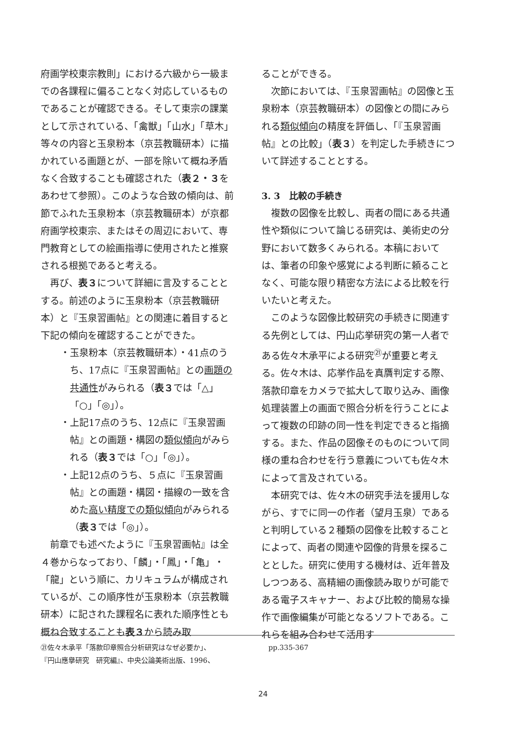府画学校東宗教則」における六級から一級までの各課程に偏ることなく対応しているものであることが確認できる。そして東宗の課業として示されている、「禽獣」「山水」「草木」等々の内容と玉泉粉本（京芸教職研本）に描かれている画題とが、一部を除いて概ね矛盾なく合致することも確認された（表２・３をあわせて参照）。このような合致の傾向は、前節でふれた玉泉粉本（京芸教職研本）が京都府画学校東宗、またはその周辺において、専門教育としての絵画指導に使用されたと推察される根拠であると考える。
再び、表３について詳細に言及することとする。前述のように玉泉粉本（京芸教職研本）と『玉泉習画帖』との関連に着目すると下記の傾向を確認することができた。
・玉泉粉本（京芸教職研本）・41点のうち、17点に『玉泉習画帖』との画題の共通性がみられる（表３では「△」「○」「◎」）。
・上記17点のうち、12点に『玉泉習画帖』との画題・構図の類似傾向がみられる（表３では「○」「◎」）。
・上記12点のうち、５点に『玉泉習画帖』との画題・構図・描線の一致を含めた高い精度での類似傾向がみられる（表３では「◎」）。
前章でも述べたように『玉泉習画帖』は全４巻からなっており、「麟」・「鳳」・「亀」・「龍」という順に、カリキュラムが構成されているが、この順序性が玉泉粉本（京芸教職研本）に記された課程名に表れた順序性とも概ね合致することも表３から読み取
ることができる。
次節においては、『玉泉習画帖』の図像と玉泉粉本（京芸教職研本）の図像との間にみられる類似傾向の精度を評価し、「『玉泉習画帖』との比較」（表３）を判定した手続きについて詳述することとする。
3. 3　比較の手続き
複数の図像を比較し、両者の間にある共通性や類似について論じる研究は、美術史の分野において数多くみられる。本稿においては、筆者の印象や感覚による判断に頼ることなく、可能な限り精密な方法による比較を行いたいと考えた。
このような図像比較研究の手続きに関連する先例としては、円山応挙研究の第一人者である佐々木承平による研究<sup>㉑</sup>が重要と考える。佐々木は、応挙作品を真贋判定する際、落款印章をカメラで拡大して取り込み、画像処理装置上の画面で照合分析を行うことによって複数の印跡の同一性を判定できると指摘する。また、作品の図像そのものについて同様の重ね合わせを行う意義についても佐々木によって言及されている。
本研究では、佐々木の研究手法を援用しながら、すでに同一の作者（望月玉泉）であると判明している２種類の図像を比較することによって、両者の関連や図像的背景を探ることとした。研究に使用する機材は、近年普及しつつある、高精細の画像読み取りが可能である電子スキャナー、および比較的簡易な操作で画像編集が可能となるソフトである。これらを組み合わせて活用す
㉑佐々木承平「落款印章照合分析研究はなぜ必要か」、
『円山應擧研究　研究編』、中央公論美術出版、1996、
pp.335-367
24